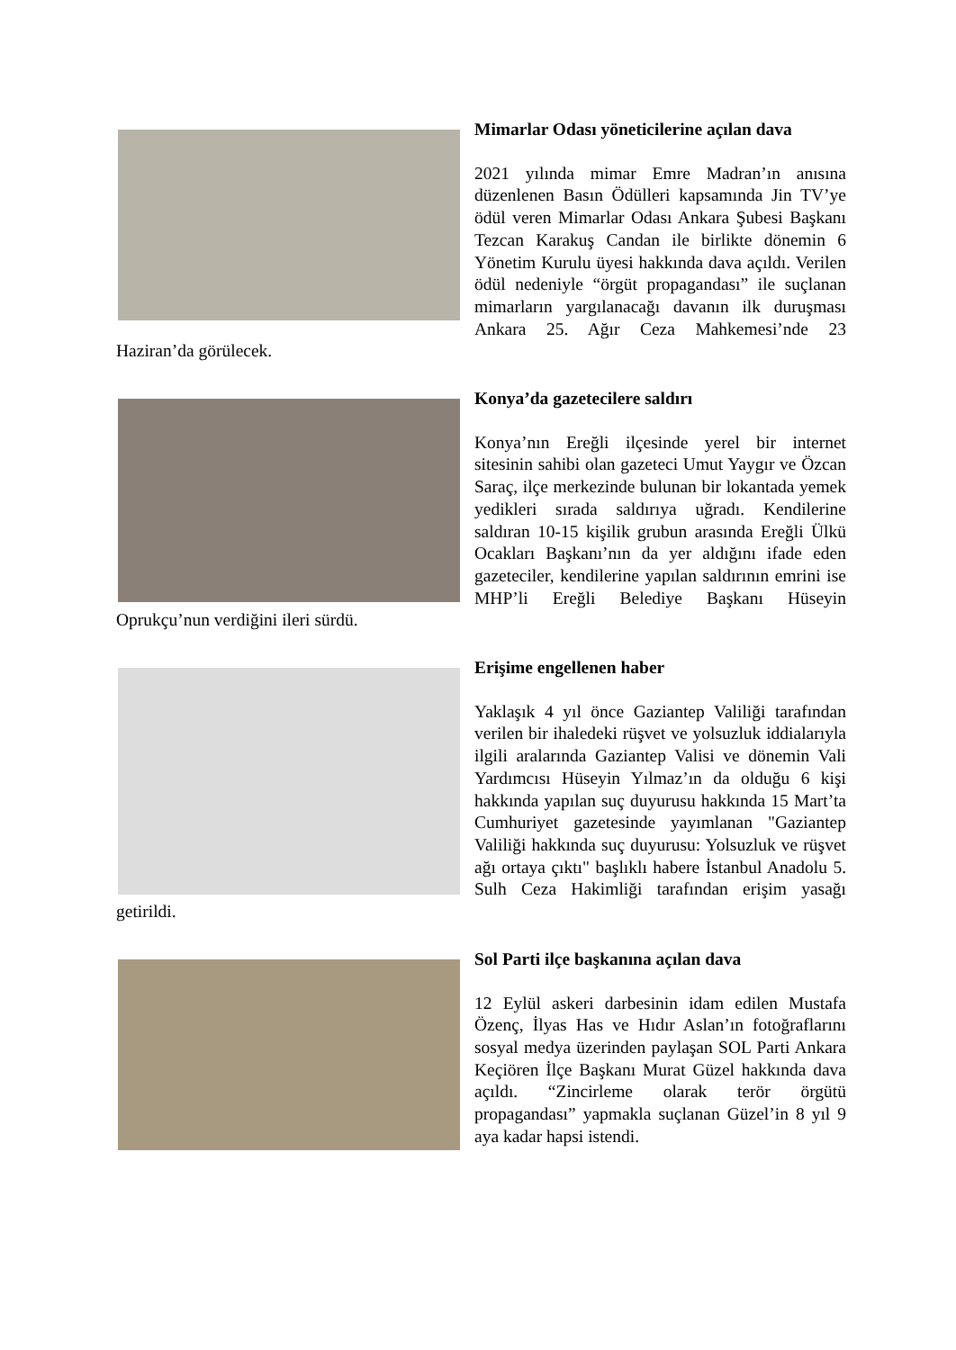Mimarlar Odası yöneticilerine açılan dava
2021 yılında mimar Emre Madran’ın anısına düzenlenen Basın Ödülleri kapsamında Jin TV’ye ödül veren Mimarlar Odası Ankara Şubesi Başkanı Tezcan Karakuş Candan ile birlikte dönemin 6 Yönetim Kurulu üyesi hakkında dava açıldı. Verilen ödül nedeniyle “örgüt propagandası” ile suçlanan mimarların yargılanacağı davanın ilk duruşması Ankara 25. Ağır Ceza Mahkemesi’nde 23 Haziran’da görülecek.
Konya’da gazetecilere saldırı
Konya’nın Ereğli ilçesinde yerel bir internet sitesinin sahibi olan gazeteci Umut Yaygır ve Özcan Saraç, ilçe merkezinde bulunan bir lokantada yemek yedikleri sırada saldırıya uğradı. Kendilerine saldıran 10-15 kişilik grubun arasında Ereğli Ülkü Ocakları Başkanı’nın da yer aldığını ifade eden gazeteciler, kendilerine yapılan saldırının emrini ise MHP’li Ereğli Belediye Başkanı Hüseyin Oprukçu’nun verdiğini ileri sürdü.
Erişime engellenen haber
Yaklaşık 4 yıl önce Gaziantep Valiliği tarafından verilen bir ihaledeki rüşvet ve yolsuzluk iddialarıyla ilgili aralarında Gaziantep Valisi ve dönemin Vali Yardımcısı Hüseyin Yılmaz’ın da olduğu 6 kişi hakkında yapılan suç duyurusu hakkında 15 Mart’ta Cumhuriyet gazetesinde yayımlanan "Gaziantep Valiliği hakkında suç duyurusu: Yolsuzluk ve rüşvet ağı ortaya çıktı" başlıklı habere İstanbul Anadolu 5. Sulh Ceza Hakimliği tarafından erişim yasağı getirildi.
Sol Parti ilçe başkanına açılan dava
12 Eylül askeri darbesinin idam edilen Mustafa Özenç, İlyas Has ve Hıdır Aslan’ın fotoğraflarını sosyal medya üzerinden paylaşan SOL Parti Ankara Keçiören İlçe Başkanı Murat Güzel hakkında dava açıldı. “Zincirleme olarak terör örgütü propagandası” yapmakla suçlanan Güzel’in 8 yıl 9 aya kadar hapsi istendi.